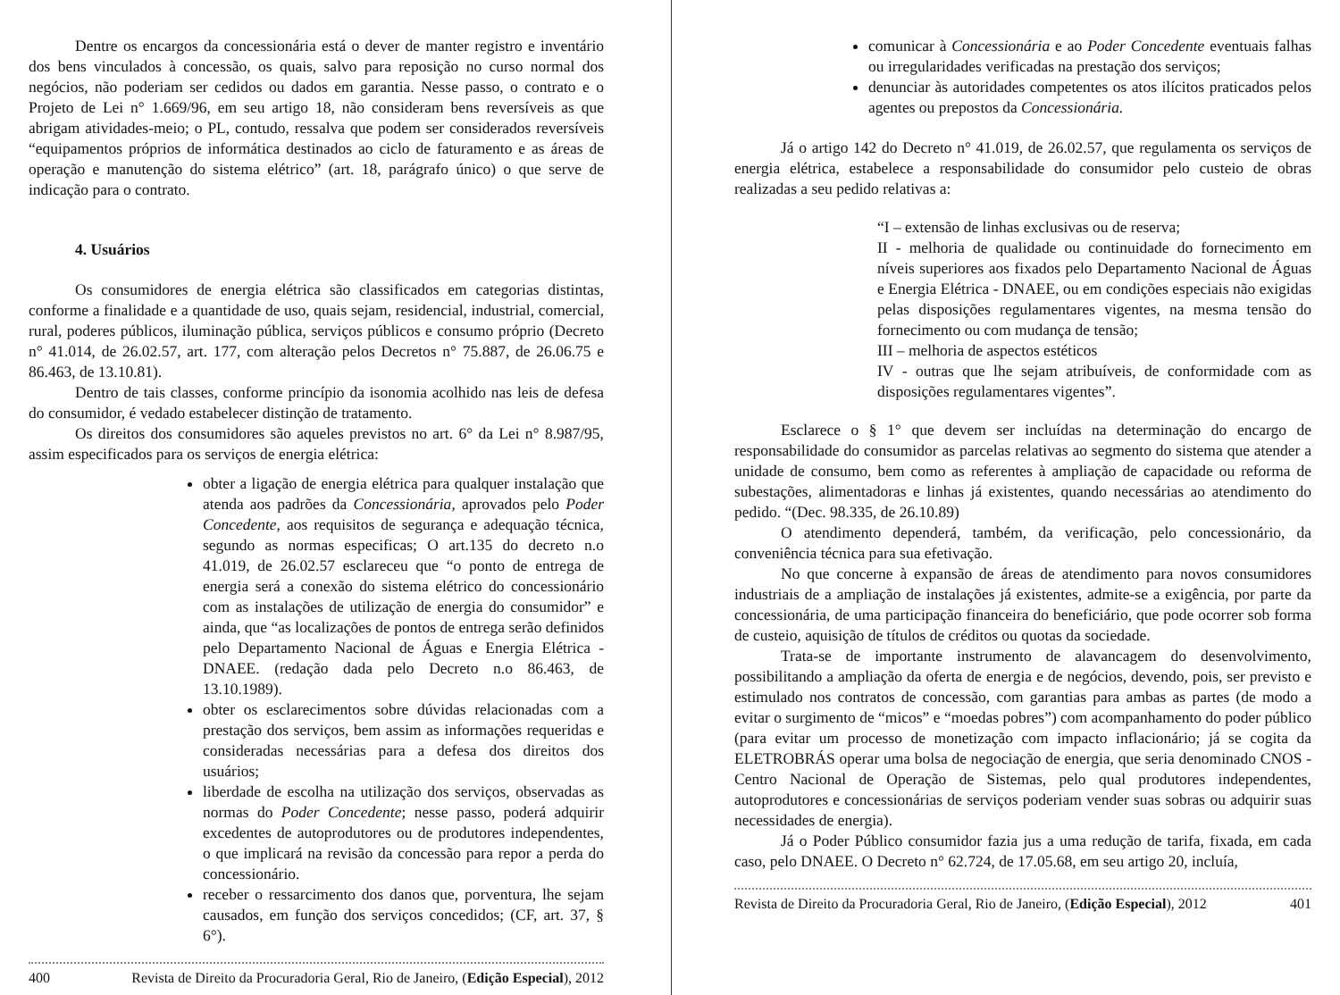Dentre os encargos da concessionária está o dever de manter registro e inventário dos bens vinculados à concessão, os quais, salvo para reposição no curso normal dos negócios, não poderiam ser cedidos ou dados em garantia. Nesse passo, o contrato e o Projeto de Lei n° 1.669/96, em seu artigo 18, não consideram bens reversíveis as que abrigam atividades-meio; o PL, contudo, ressalva que podem ser considerados reversíveis “equipamentos próprios de informática destinados ao ciclo de faturamento e as áreas de operação e manutenção do sistema elétrico” (art. 18, parágrafo único) o que serve de indicação para o contrato.
4. Usuários
Os consumidores de energia elétrica são classificados em categorias distintas, conforme a finalidade e a quantidade de uso, quais sejam, residencial, industrial, comercial, rural, poderes públicos, iluminação pública, serviços públicos e consumo próprio (Decreto n° 41.014, de 26.02.57, art. 177, com alteração pelos Decretos n° 75.887, de 26.06.75 e 86.463, de 13.10.81).
Dentro de tais classes, conforme princípio da isonomia acolhido nas leis de defesa do consumidor, é vedado estabelecer distinção de tratamento.
Os direitos dos consumidores são aqueles previstos no art. 6° da Lei n° 8.987/95, assim especificados para os serviços de energia elétrica:
obter a ligação de energia elétrica para qualquer instalação que atenda aos padrões da Concessionária, aprovados pelo Poder Concedente, aos requisitos de segurança e adequação técnica, segundo as normas especificas; O art.135 do decreto n.o 41.019, de 26.02.57 esclareceu que “o ponto de entrega de energia será a conexão do sistema elétrico do concessionário com as instalações de utilização de energia do consumidor” e ainda, que “as localizações de pontos de entrega serão definidos pelo Departamento Nacional de Águas e Energia Elétrica - DNAEE. (redação dada pelo Decreto n.o 86.463, de 13.10.1989).
obter os esclarecimentos sobre dúvidas relacionadas com a prestação dos serviços, bem assim as informações requeridas e consideradas necessárias para a defesa dos direitos dos usuários;
liberdade de escolha na utilização dos serviços, observadas as normas do Poder Concedente; nesse passo, poderá adquirir excedentes de autoprodutores ou de produtores independentes, o que implicará na revisão da concessão para repor a perda do concessionário.
receber o ressarcimento dos danos que, porventura, lhe sejam causados, em função dos serviços concedidos; (CF, art. 37, § 6°).
400 Revista de Direito da Procuradoria Geral, Rio de Janeiro, (Edição Especial), 2012
comunicar à Concessionária e ao Poder Concedente eventuais falhas ou irregularidades verificadas na prestação dos serviços;
denunciar às autoridades competentes os atos ilícitos praticados pelos agentes ou prepostos da Concessionária.
Já o artigo 142 do Decreto n° 41.019, de 26.02.57, que regulamenta os serviços de energia elétrica, estabelece a responsabilidade do consumidor pelo custeio de obras realizadas a seu pedido relativas a:
“I – extensão de linhas exclusivas ou de reserva;
II - melhoria de qualidade ou continuidade do fornecimento em níveis superiores aos fixados pelo Departamento Nacional de Águas e Energia Elétrica - DNAEE, ou em condições especiais não exigidas pelas disposições regulamentares vigentes, na mesma tensão do fornecimento ou com mudança de tensão;
III – melhoria de aspectos estéticos
IV - outras que lhe sejam atribuíveis, de conformidade com as disposições regulamentares vigentes”.
Esclarece o § 1° que devem ser incluídas na determinação do encargo de responsabilidade do consumidor as parcelas relativas ao segmento do sistema que atender a unidade de consumo, bem como as referentes à ampliação de capacidade ou reforma de subestações, alimentadoras e linhas já existentes, quando necessárias ao atendimento do pedido. “(Dec. 98.335, de 26.10.89)
O atendimento dependerá, também, da verificação, pelo concessionário, da conveniência técnica para sua efetivação.
No que concerne à expansão de áreas de atendimento para novos consumidores industriais de a ampliação de instalações já existentes, admite-se a exigência, por parte da concessionária, de uma participação financeira do beneficiário, que pode ocorrer sob forma de custeio, aquisição de títulos de créditos ou quotas da sociedade.
Trata-se de importante instrumento de alavancagem do desenvolvimento, possibilitando a ampliação da oferta de energia e de negócios, devendo, pois, ser previsto e estimulado nos contratos de concessão, com garantias para ambas as partes (de modo a evitar o surgimento de “micos” e “moedas pobres”) com acompanhamento do poder público (para evitar um processo de monetização com impacto inflacionário; já se cogita da ELETROBRÁS operar uma bolsa de negociação de energia, que seria denominado CNOS - Centro Nacional de Operação de Sistemas, pelo qual produtores independentes, autoprodutores e concessionárias de serviços poderiam vender suas sobras ou adquirir suas necessidades de energia).
Já o Poder Público consumidor fazia jus a uma redução de tarifa, fixada, em cada caso, pelo DNAEE. O Decreto n° 62.724, de 17.05.68, em seu artigo 20, incluía,
Revista de Direito da Procuradoria Geral, Rio de Janeiro, (Edição Especial), 2012 401